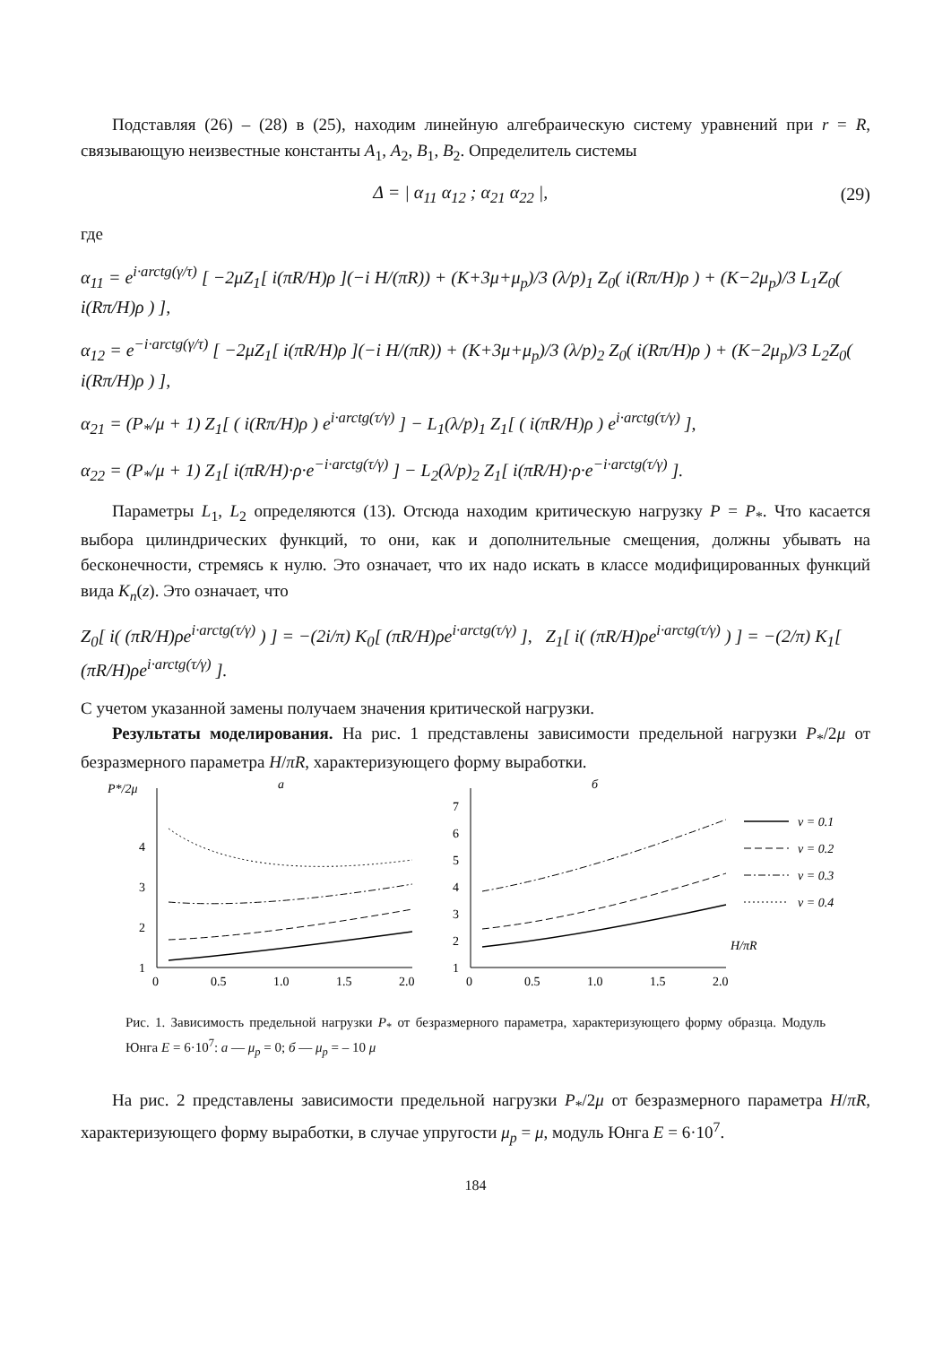Подставляя (26) – (28) в (25), находим линейную алгебраическую систему уравнений при r = R, связывающую неизвестные константы A<sub>1</sub>, A<sub>2</sub>, B<sub>1</sub>, B<sub>2</sub>. Определитель системы
Δ = | α<sub>11</sub> α<sub>12</sub> ; α<sub>21</sub> α<sub>22</sub> |, (29)
где
α<sub>11</sub> = e<sup>i·arctg(γ/τ)</sup> [ −2μZ<sub>1</sub>[ i(πR/H)ρ ](−i H/(πR)) + (K+3μ+μ<sub>p</sub>)/3 (λ/p)<sub>1</sub> Z<sub>0</sub>( i(Rπ/H)ρ ) + (K−2μ<sub>p</sub>)/3 L<sub>1</sub>Z<sub>0</sub>( i(Rπ/H)ρ ) ],
α<sub>12</sub> = e<sup>−i·arctg(γ/τ)</sup> [ −2μZ<sub>1</sub>[ i(πR/H)ρ ](−i H/(πR)) + (K+3μ+μ<sub>p</sub>)/3 (λ/p)<sub>2</sub> Z<sub>0</sub>( i(Rπ/H)ρ ) + (K−2μ<sub>p</sub>)/3 L<sub>2</sub>Z<sub>0</sub>( i(Rπ/H)ρ ) ],
α<sub>21</sub> = (P<sub>*</sub>/μ + 1) Z<sub>1</sub>[ ( i(Rπ/H)ρ ) e<sup>i·arctg(τ/γ)</sup> ] − L<sub>1</sub>(λ/p)<sub>1</sub> Z<sub>1</sub>[ ( i(πR/H)ρ ) e<sup>i·arctg(τ/γ)</sup> ],
α<sub>22</sub> = (P<sub>*</sub>/μ + 1) Z<sub>1</sub>[ i(πR/H)·ρ·e<sup>−i·arctg(τ/γ)</sup> ] − L<sub>2</sub>(λ/p)<sub>2</sub> Z<sub>1</sub>[ i(πR/H)·ρ·e<sup>−i·arctg(τ/γ)</sup> ].
Параметры L<sub>1</sub>, L<sub>2</sub> определяются (13). Отсюда находим критическую нагрузку P = P<sub>*</sub>. Что касается выбора цилиндрических функций, то они, как и дополнительные смещения, должны убывать на бесконечности, стремясь к нулю. Это означает, что их надо искать в классе модифицированных функций вида K<sub>n</sub>(z). Это означает, что
Z<sub>0</sub>[ i( (πR/H)ρe<sup>i·arctg(τ/γ)</sup> ) ] = −(2i/π) K<sub>0</sub>[ (πR/H)ρe<sup>i·arctg(τ/γ)</sup> ], Z<sub>1</sub>[ i( (πR/H)ρe<sup>i·arctg(τ/γ)</sup> ) ] = −(2/π) K<sub>1</sub>[ (πR/H)ρe<sup>i·arctg(τ/γ)</sup> ].
С учетом указанной замены получаем значения критической нагрузки.
Результаты моделирования. На рис. 1 представлены зависимости предельной нагрузки P<sub>*</sub>/2μ от безразмерного параметра H/πR, характеризующего форму выработки.
P*/2μ
а
1
2
3
4
0
0.5
1.0
1.5
2.0
б
1
2
3
4
5
6
7
0
0.5
1.0
1.5
2.0
H/πR
ν = 0.1
ν = 0.2
ν = 0.3
ν = 0.4
Рис. 1. Зависимость предельной нагрузки P<sub>*</sub> от безразмерного параметра, характеризующего форму образца. Модуль Юнга E = 6·10<sup>7</sup>: а — μ<sub>p</sub> = 0; б — μ<sub>p</sub> = – 10 μ
На рис. 2 представлены зависимости предельной нагрузки P<sub>*</sub>/2μ от безразмерного параметра H/πR, характеризующего форму выработки, в случае упругости μ<sub>p</sub> = μ, модуль Юнга E = 6·10<sup>7</sup>.
184